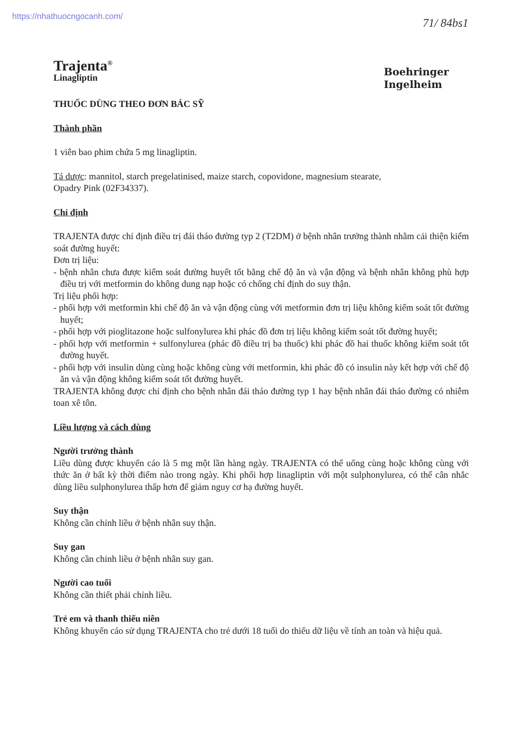https://nhathuocngocanh.com/
71/ 84bs1
Boehringer
Ingelheim
Trajenta<sup>®</sup>
Linagliptin
THUỐC DÙNG THEO ĐƠN BÁC SỸ
Thành phần
1 viên bao phim chứa 5 mg linagliptin.
Tá dược: mannitol, starch pregelatinised, maize starch, copovidone, magnesium stearate,
Opadry Pink (02F34337).
Chỉ định
TRAJENTA được chỉ định điều trị đái tháo đường typ 2 (T2DM) ở bệnh nhân trưởng thành nhằm cải thiện kiểm soát đường huyết:
Đơn trị liệu:
- bệnh nhân chưa được kiểm soát đường huyết tốt bằng chế độ ăn và vận động và bệnh nhân không phù hợp điều trị với metformin do không dung nạp hoặc có chống chỉ định do suy thận.
Trị liệu phối hợp:
- phối hợp với metformin khi chế độ ăn và vận động cùng với metformin đơn trị liệu không kiểm soát tốt đường huyết;
- phối hợp với pioglitazone hoặc sulfonylurea khi phác đồ đơn trị liệu không kiểm soát tốt đường huyết;
- phối hợp với metformin + sulfonylurea (phác đồ điều trị ba thuốc) khi phác đồ hai thuốc không kiểm soát tốt đường huyết.
- phối hợp với insulin dùng cùng hoặc không cùng với metformin, khi phác đồ có insulin này kết hợp với chế độ ăn và vận động không kiểm soát tốt đường huyết.
TRAJENTA không được chỉ định cho bệnh nhân đái tháo đường typ 1 hay bệnh nhân đái tháo đường có nhiễm toan xê tôn.
Liều lượng và cách dùng
Người trưởng thành
Liều dùng được khuyến cáo là 5 mg một lần hàng ngày. TRAJENTA có thể uống cùng hoặc không cùng với thức ăn ở bất kỳ thời điểm nào trong ngày. Khi phối hợp linagliptin với một sulphonylurea, có thể cân nhắc dùng liều sulphonylurea thấp hơn để giảm nguy cơ hạ đường huyết.
Suy thận
Không cần chỉnh liều ở bệnh nhân suy thận.
Suy gan
Không cần chỉnh liều ở bệnh nhân suy gan.
Người cao tuổi
Không cần thiết phải chỉnh liều.
Trẻ em và thanh thiếu niên
Không khuyến cáo sử dụng TRAJENTA cho trẻ dưới 18 tuổi do thiếu dữ liệu về tính an toàn và hiệu quả.